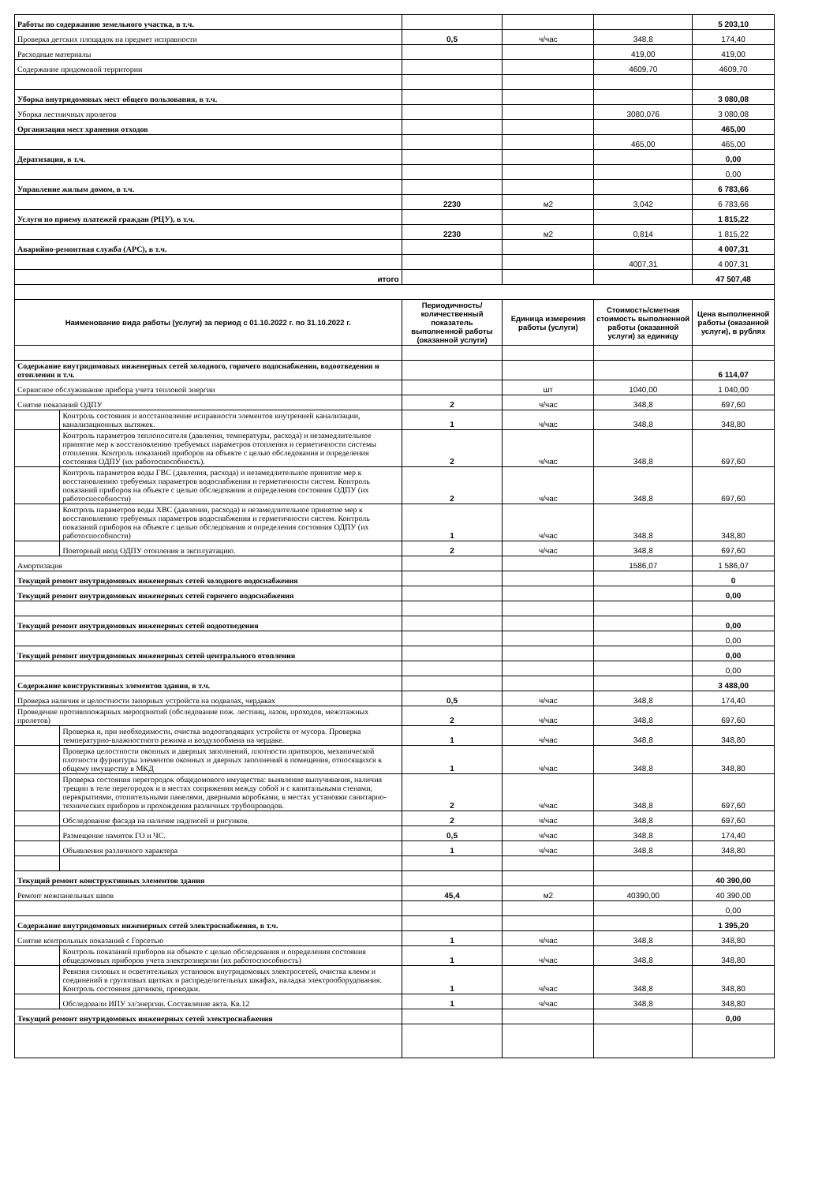| Работы по содержанию земельного участка, в т.ч. | | | | | 5 203,10 |
| Проверка детских площадок на предмет исправности | | 0,5 | ч/час | 348,8 | 174,40 |
| Расходные материалы | | | | 419,00 | 419,00 |
| Содержание придомовой территории | | | | 4609,70 | 4609,70 |
| Уборка внутридомовых мест общего пользования, в т.ч. | | | | | 3 080,08 |
| Уборка лестничных пролетов | | | | 3080,076 | 3 080,08 |
| Организация мест хранения отходов | | | | | 465,00 |
| | | | | 465,00 | 465,00 |
| Дератизация, в т.ч. | | | | | 0,00 |
| | | | | | 0,00 |
| Управление жилым домом, в т.ч. | | | | | 6 783,66 |
| | | 2230 | м2 | 3,042 | 6 783,66 |
| Услуги по приему платежей граждан (РЦУ), в т.ч. | | | | | 1 815,22 |
| | | 2230 | м2 | 0,814 | 1 815,22 |
| Аварийно-ремонтная служба (АРС), в т.ч. | | | | | 4 007,31 |
| | | | | 4007,31 | 4 007,31 |
| итого | | | | | 47 507,48 |
| Наименование вида работы (услуги) за период с 01.10.2022 г. по 31.10.2022 г. | | Периодичность/ количественный показатель выполненной работы (оказанной услуги) | Единица измерения работы (услуги) | Стоимость/сметная стоимость выполненной работы (оказанной услуги) за единицу | Цена выполненной работы (оказанной услуги), в рублях |
| Содержание внутридомовых инженерных сетей холодного, горячего водоснабжения, водоотведения и отопления в т.ч. | | | | | 6 114,07 |
| Сервисное обслуживание прибора учета тепловой энергии | | | шт | 1040,00 | 1 040,00 |
| Снятие показаний ОДПУ | | 2 | ч/час | 348,8 | 697,60 |
| | Контроль состояния и восстановление исправности элементов внутренней канализации, канализационных вытяжек. | 1 | ч/час | 348,8 | 348,80 |
| | Контроль параметров теплоносителя (давления, температуры, расхода) и незамедлительное принятие мер к восстановлению требуемых параметров отопления и герметичности системы отопления. Контроль показаний приборов на объекте с целью обследования и определения состояния ОДПУ (их работоспособность). | 2 | ч/час | 348,8 | 697,60 |
| | Контроль параметров воды ГВС (давления, расхода) и незамедлительное принятие мер к восстановлению требуемых параметров водоснабжения и герметичности систем. Контроль показаний приборов на объекте с целью обследования и определения состояния ОДПУ (их работоспособности) | 2 | ч/час | 348,8 | 697,60 |
| | Контроль параметров воды ХВС (давления, расхода) и незамедлительное принятие мер к восстановлению требуемых параметров водоснабжения и герметичности систем. Контроль показаний приборов на объекте с целью обследования и определения состояния ОДПУ (их работоспособности) | 1 | ч/час | 348,8 | 348,80 |
| | Повторный ввод ОДПУ отопления в эксплуатацию. | 2 | ч/час | 348,8 | 697,60 |
| Амортизация | | | | 1586,07 | 1 586,07 |
| Текущий ремонт внутридомовых инженерных сетей холодного водоснабжения | | | | | 0 |
| Текущий ремонт внутридомовых инженерных сетей горячего водоснабжения | | | | | 0,00 |
| Текущий ремонт внутридомовых инженерных сетей водоотведения | | | | | 0,00 |
| | | | | | 0,00 |
| Текущий ремонт внутридомовых инженерных сетей центрального отопления | | | | | 0,00 |
| | | | | | 0,00 |
| Содержание конструктивных элементов здания, в т.ч. | | | | | 3 488,00 |
| Проверка наличия и целостности запорных устройств на подвалах, чердаках | | 0,5 | ч/час | 348,8 | 174,40 |
| Проведение противопожарных мероприятий (обследование пож. лестниц, лазов, проходов, межэтажных пролетов) | | 2 | ч/час | 348,8 | 697,60 |
| | Проверка и, при необходимости, очистка водоотводящих устройств от мусора. Проверка температурно-влажностного режима и воздухообмена на чердаке. | 1 | ч/час | 348,8 | 348,80 |
| | Проверка целостности оконных и дверных заполнений, плотности притворов, механической плотности фурнитуры элементов оконных и дверных заполнений в помещения, относящихся к общему имуществу в МКД | 1 | ч/час | 348,8 | 348,80 |
| | Проверка состояния перегородок общедомового имущества: выявление выпучивания, наличия трещин в теле перегородок и в местах сопряжения между собой и с капитальными стенами, перекрытиями, отопительными панелями, дверными коробками, в местах установки санитарно-технических приборов и прохождения различных трубопроводов. | 2 | ч/час | 348,8 | 697,60 |
| | Обследование фасада на наличие надписей и рисунков. | 2 | ч/час | 348,8 | 697,60 |
| | Размещение памяток ГО и ЧС. | 0,5 | ч/час | 348,8 | 174,40 |
| | Объявления различного характера | 1 | ч/час | 348,8 | 348,80 |
| Текущий ремонт конструктивных элементов здания | | | | | 40 390,00 |
| Ремонт межпанельных швов | | 45,4 | м2 | 40390,00 | 40 390,00 |
| | | | | | 0,00 |
| Содержание внутридомовых инженерных сетей электроснабжения, в т.ч. | | | | | 1 395,20 |
| Снятие контрольных показаний с Горсетью | | 1 | ч/час | 348,8 | 348,80 |
| | Контроль показаний приборов на объекте с целью обследования и определения состояния общедомовых приборов учета электроэнергии (их работоспособность) | 1 | ч/час | 348,8 | 348,80 |
| | Ревизия силовых и осветительных установок внутридомовых электросетей, очистка клемм и соединений в групповых щитках и распределительных шкафах, наладка электрооборудования. Контроль состояния датчиков, проводки. | 1 | ч/час | 348,8 | 348,80 |
| | Обследовали ИПУ эл/энергии. Составление акта. Кв.12 | 1 | ч/час | 348,8 | 348,80 |
| Текущий ремонт внутридомовых инженерных сетей электроснабжения | | | | | 0,00 |